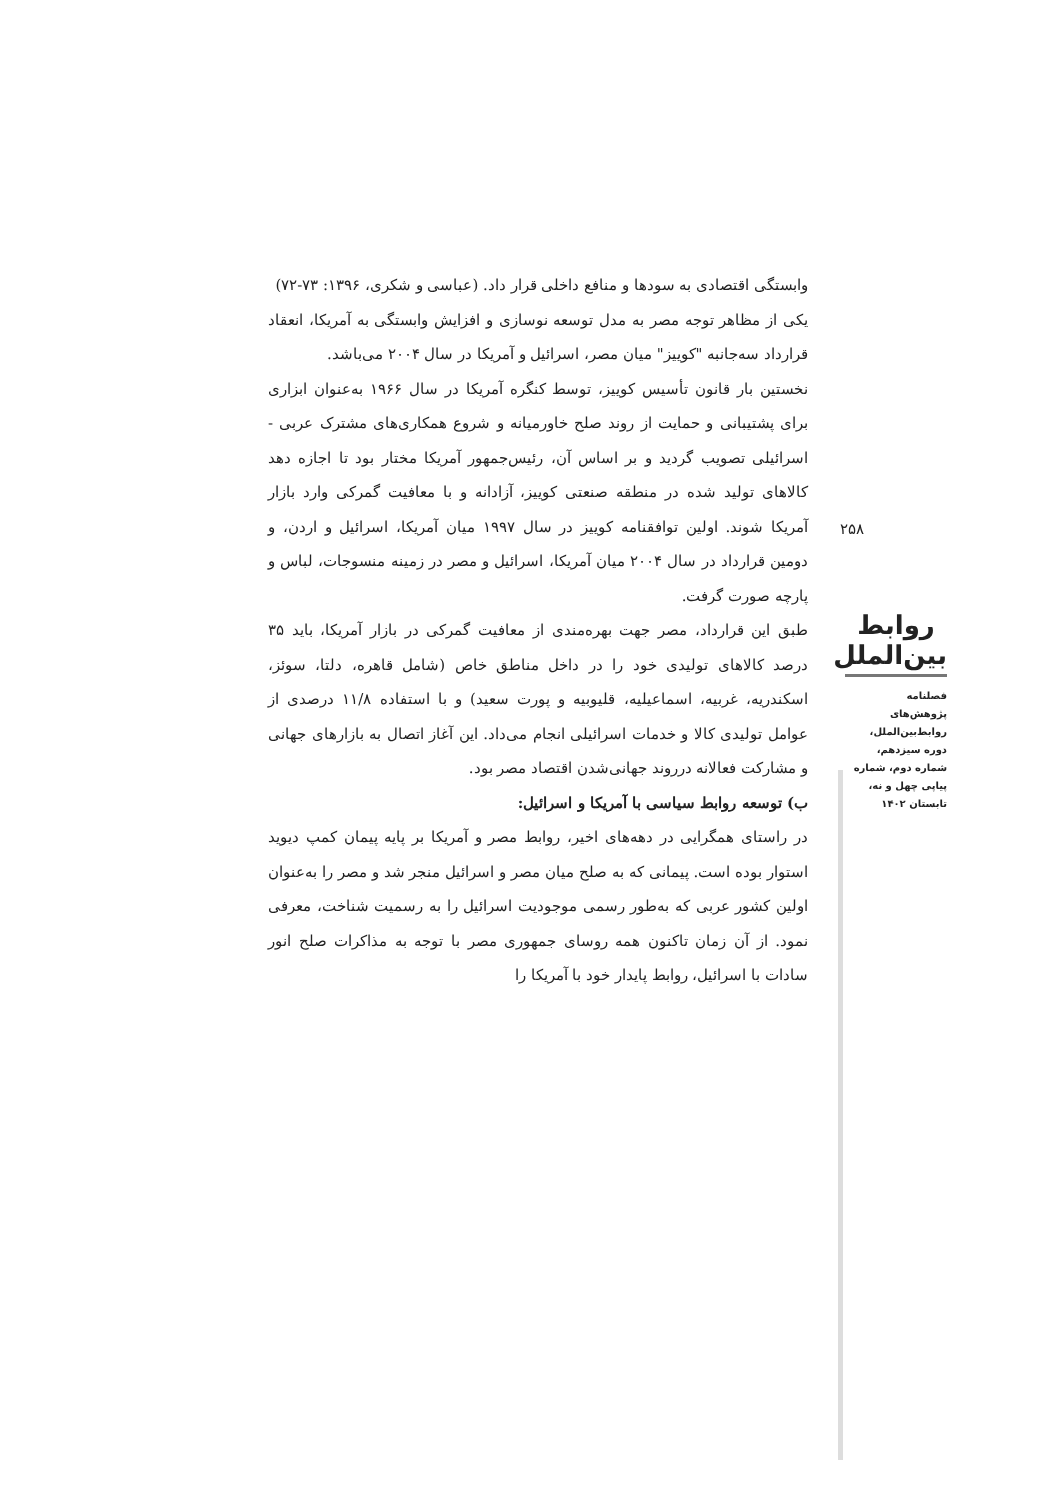وابستگی اقتصادی به سودها و منافع داخلی قرار داد. (عباسی و شکری، ۱۳۹۶: ۷۳-۷۲)
یکی از مظاهر توجه مصر به مدل توسعه نوسازی و افزایش وابستگی به آمریکا، انعقاد قرارداد سه‌جانبه "کوییز" میان مصر، اسرائیل و آمریکا در سال ۲۰۰۴ می‌باشد.
نخستین بار قانون تأسیس کوییز، توسط کنگره آمریکا در سال ۱۹۶۶ به‌عنوان ابزاری برای پشتیبانی و حمایت از روند صلح خاورمیانه و شروع همکاری‌های مشترک عربی - اسرائیلی تصویب گردید و بر اساس آن، رئیس‌جمهور آمریکا مختار بود تا اجازه دهد کالاهای تولید شده در منطقه صنعتی کوییز، آزادانه و با معافیت گمرکی وارد بازار آمریکا شوند. اولین توافقنامه کوییز در سال ۱۹۹۷ میان آمریکا، اسرائیل و اردن، و دومین قرارداد در سال ۲۰۰۴ میان آمریکا، اسرائیل و مصر در زمینه منسوجات، لباس و پارچه صورت گرفت.
طبق این قرارداد، مصر جهت بهره‌مندی از معافیت گمرکی در بازار آمریکا، باید ۳۵ درصد کالاهای تولیدی خود را در داخل مناطق خاص (شامل قاهره، دلتا، سوئز، اسکندریه، غربیه، اسماعیلیه، قلیوبیه و پورت سعید) و با استفاده ۱۱/۸ درصدی از عوامل تولیدی کالا و خدمات اسرائیلی انجام می‌داد. این آغاز اتصال به بازارهای جهانی و مشارکت فعالانه درروند جهانی‌شدن اقتصاد مصر بود.
ب) توسعه روابط سیاسی با آمریکا و اسرائیل:
در راستای همگرایی در دهه‌های اخیر، روابط مصر و آمریکا بر پایه پیمان کمپ دیوید استوار بوده است. پیمانی که به صلح میان مصر و اسرائیل منجر شد و مصر را به‌عنوان اولین کشور عربی که به‌طور رسمی موجودیت اسرائیل را به رسمیت شناخت، معرفی نمود. از آن زمان تاکنون همه روسای جمهوری مصر با توجه به مذاکرات صلح انور سادات با اسرائیل، روابط پایدار خود با آمریکا را
۲۵۸
روابط بین‌الملل
فصلنامه
پژوهش‌های
روابط‌بین‌الملل،
دوره سیزدهم،
شماره دوم، شماره
پیاپی چهل و نه،
تابستان ۱۴۰۲